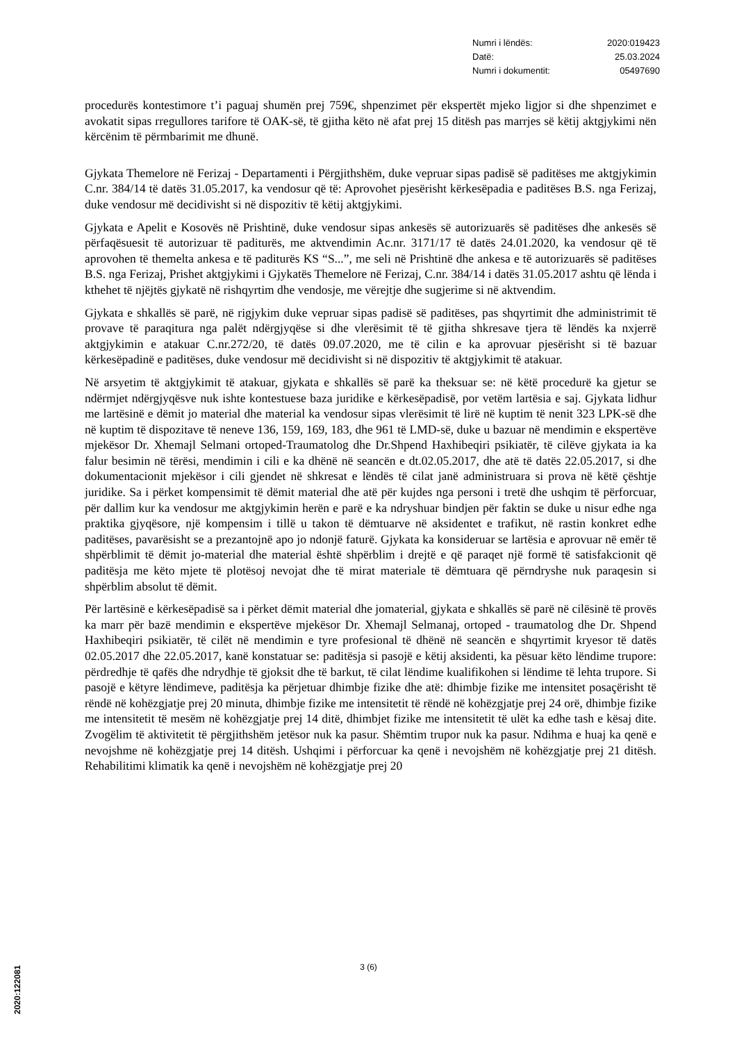Numri i lëndës: 2020:019423
Datë: 25.03.2024
Numri i dokumentit: 05497690
procedurës kontestimore t’i paguaj shumën prej 759€, shpenzimet për ekspertët mjeko ligjor si dhe shpenzimet e avokatit sipas rregullores tarifore të OAK-së, të gjitha këto në afat prej 15 ditësh pas marrjes së këtij aktgjykimi nën kërcënim të përmbarimit me dhunë.
Gjykata Themelore në Ferizaj - Departamenti i Përgjithshëm, duke vepruar sipas padisë së paditëses me aktgjykimin C.nr. 384/14 të datës 31.05.2017, ka vendosur që të: Aprovohet pjesërisht kërkesëpadia e paditëses B.S. nga Ferizaj, duke vendosur më decidivisht si në dispozitiv të këtij aktgjykimi.
Gjykata e Apelit e Kosovës në Prishtinë, duke vendosur sipas ankesës së autorizuarës së paditëses dhe ankesës së përfaqësuesit të autorizuar të paditurës, me aktvendimin Ac.nr. 3171/17 të datës 24.01.2020, ka vendosur që të aprovohen të themelta ankesa e të paditurës KS “S...”, me seli në Prishtinë dhe ankesa e të autorizuarës së paditëses B.S. nga Ferizaj, Prishet aktgjykimi i Gjykatës Themelore në Ferizaj, C.nr. 384/14 i datës 31.05.2017 ashtu që lënda i kthehet të njëjtës gjykatë në rishqyrtim dhe vendosje, me vërejtje dhe sugjerime si në aktvendim.
Gjykata e shkallës së parë, në rigjykim duke vepruar sipas padisë së paditëses, pas shqyrtimit dhe administrimit të provave të paraqitura nga palët ndërgjyqëse si dhe vlerësimit të të gjitha shkresave tjera të lëndës ka nxjerrë aktgjykimin e atakuar C.nr.272/20, të datës 09.07.2020, me të cilin e ka aprovuar pjesërisht si të bazuar kërkesëpadinë e paditëses, duke vendosur më decidivisht si në dispozitiv të aktgjykimit të atakuar.
Në arsyetim të aktgjykimit të atakuar, gjykata e shkallës së parë ka theksuar se: në këtë procedurë ka gjetur se ndërmjet ndërgjyqësve nuk ishte kontestuese baza juridike e kërkesëpadisë, por vetëm lartësia e saj. Gjykata lidhur me lartësinë e dëmit jo material dhe material ka vendosur sipas vlerësimit të lirë në kuptim të nenit 323 LPK-së dhe në kuptim të dispozitave të neneve 136, 159, 169, 183, dhe 961 të LMD-së, duke u bazuar në mendimin e ekspertëve mjekësor Dr. Xhemajl Selmani ortoped-Traumatolog dhe Dr.Shpend Haxhibeqiri psikiatër, të cilëve gjykata ia ka falur besimin në tërësi, mendimin i cili e ka dhënë në seancën e dt.02.05.2017, dhe atë të datës 22.05.2017, si dhe dokumentacionit mjekësor i cili gjendet në shkresat e lëndës të cilat janë administruara si prova në këtë çështje juridike. Sa i përket kompensimit të dëmit material dhe atë për kujdes nga personi i tretë dhe ushqim të përforcuar, për dallim kur ka vendosur me aktgjykimin herën e parë e ka ndryshuar bindjen për faktin se duke u nisur edhe nga praktika gjyqësore, një kompensim i tillë u takon të dëmtuarve në aksidentet e trafikut, në rastin konkret edhe paditëses, pavarësisht se a prezantojnë apo jo ndonjë faturë. Gjykata ka konsideruar se lartësia e aprovuar në emër të shpërblimit të dëmit jo-material dhe material është shpërblim i drejtë e që paraqet një formë të satisfakcionit që paditësja me këto mjete të plotësoj nevojat dhe të mirat materiale të dëmtuara që përndryshe nuk paraqesin si shpërblim absolut të dëmit.
Për lartësinë e kërkesëpadisë sa i përket dëmit material dhe jomaterial, gjykata e shkallës së parë në cilësinë të provës ka marr për bazë mendimin e ekspertëve mjekësor Dr. Xhemajl Selmanaj, ortoped - traumatolog dhe Dr. Shpend Haxhibeqiri psikiatër, të cilët në mendimin e tyre profesional të dhënë në seancën e shqyrtimit kryesor të datës 02.05.2017 dhe 22.05.2017, kanë konstatuar se: paditësja si pasojë e këtij aksidenti, ka pësuar këto lëndime trupore: përdredhje të qafës dhe ndrydhje të gjoksit dhe të barkut, të cilat lëndime kualifikohen si lëndime të lehta trupore. Si pasojë e këtyre lëndimeve, paditësja ka përjetuar dhimbje fizike dhe atë: dhimbje fizike me intensitet posaçërisht të rëndë në kohëzgjatje prej 20 minuta, dhimbje fizike me intensitetit të rëndë në kohëzgjatje prej 24 orë, dhimbje fizike me intensitetit të mesëm në kohëzgjatje prej 14 ditë, dhimbjet fizike me intensitetit të ulët ka edhe tash e kësaj dite. Zvogëlim të aktivitetit të përgjithshëm jetësor nuk ka pasur. Shëmtim trupor nuk ka pasur. Ndihma e huaj ka qenë e nevojshme në kohëzgjatje prej 14 ditësh. Ushqimi i përforcuar ka qenë i nevojshëm në kohëzgjatje prej 21 ditësh. Rehabilitimi klimatik ka qenë i nevojshëm në kohëzgjatje prej 20
3 (6)
2020:122081